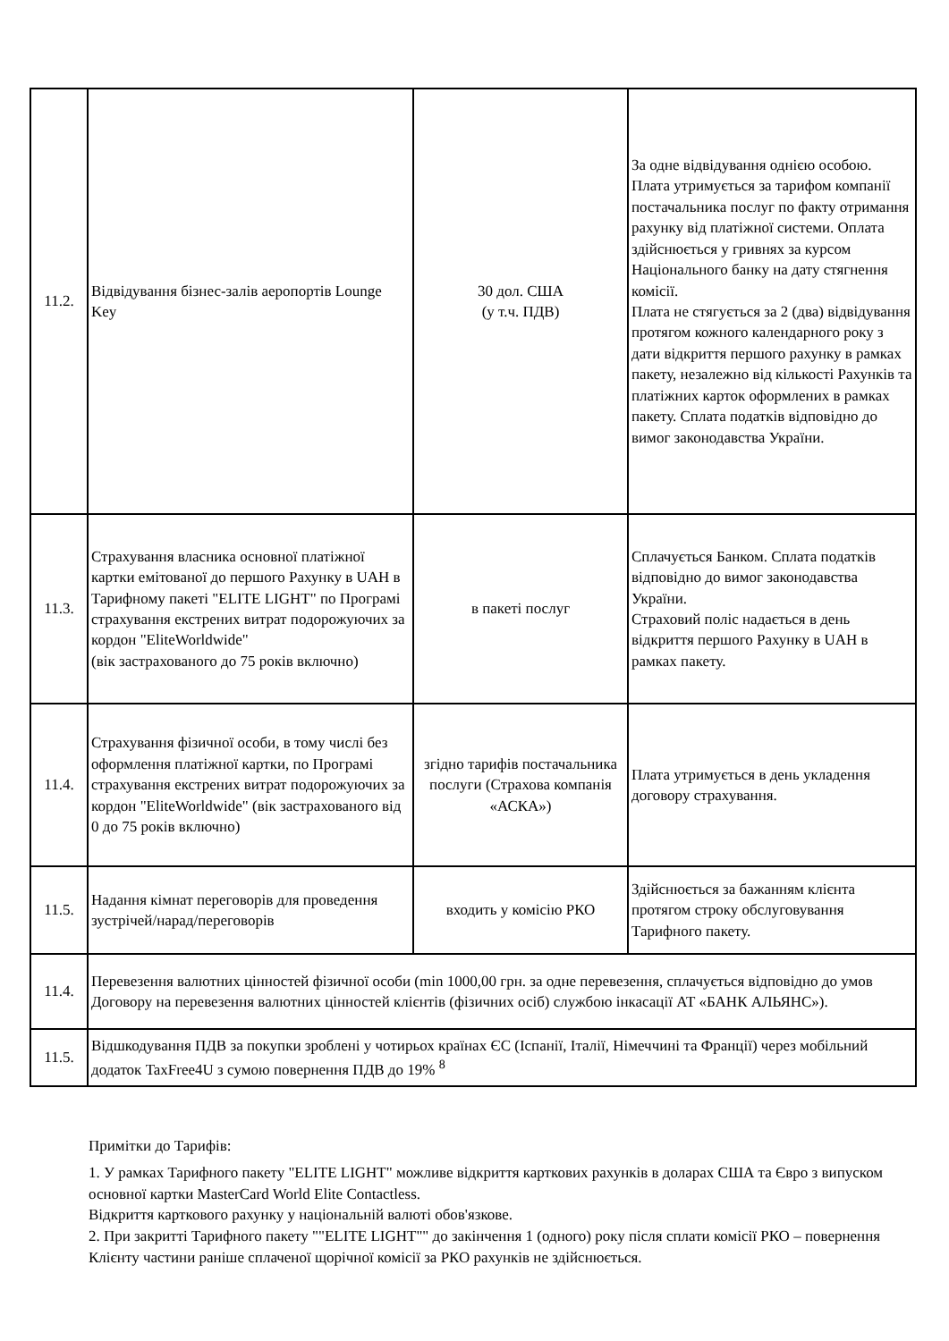| 11.2. | Відвідування бізнес-залів аеропортів Lounge Key | 30 дол. США (у т.ч. ПДВ) | За одне відвідування однією особою. Плата утримується за тарифом компанії постачальника послуг по факту отримання рахунку від платіжної системи. Оплата здійснюється у гривнях за курсом Національного банку на дату стягнення комісії. Плата не стягується за 2 (два) відвідування протягом кожного календарного року з дати відкриття першого рахунку в рамках пакету, незалежно від кількості Рахунків та платіжних карток оформлених в рамках пакету. Сплата податків відповідно до вимог законодавства України. |
| 11.3. | Страхування власника основної платіжної картки емітованої до першого Рахунку в UAH в Тарифному пакеті "ELITE LIGHT" по Програмі страхування екстрених витрат подорожуючих за кордон "EliteWorldwide" (вік застрахованого до 75 років включно) | в пакеті послуг | Сплачується Банком. Сплата податків відповідно до вимог законодавства України. Страховий поліс надається в день відкриття першого Рахунку в UAH в рамках пакету. |
| 11.4. | Страхування фізичної особи, в тому числі без оформлення платіжної картки, по Програмі страхування екстрених витрат подорожуючих за кордон "EliteWorldwide" (вік застрахованого від 0 до 75 років включно) | згідно тарифів постачальника послуги (Страхова компанія «АСКА») | Плата утримується в день укладення договору страхування. |
| 11.5. | Надання кімнат переговорів для проведення зустрічей/нарад/переговорів | входить у комісію РКО | Здійснюється за бажанням клієнта протягом строку обслуговування Тарифного пакету. |
| 11.4. | Перевезення валютних цінностей фізичної особи (min 1000,00 грн. за одне перевезення, сплачується відповідно до умов Договору на перевезення валютних цінностей клієнтів (фізичних осіб) службою інкасації АТ «БАНК АЛЬЯНС»). | | |
| 11.5. | Відшкодування ПДВ за покупки зроблені у чотирьох країнах ЄС (Іспанії, Італії, Німеччині та Франції) через мобільний додаток TaxFree4U з сумою повернення ПДВ до 19% <sup>8</sup> | | |
Примітки до Тарифів:
1. У рамках Тарифного пакету "ELITE LIGHT" можливе відкриття карткових рахунків в доларах США та Євро з випуском основної картки MasterCard World Elite Contactless.
Відкриття карткового рахунку у національній валюті обов'язкове.
2. При закритті Тарифного пакету ""ELITE LIGHT"" до закінчення 1 (одного) року після сплати комісії РКО – повернення Клієнту частини раніше сплаченої щорічної комісії за РКО рахунків не здійснюється.